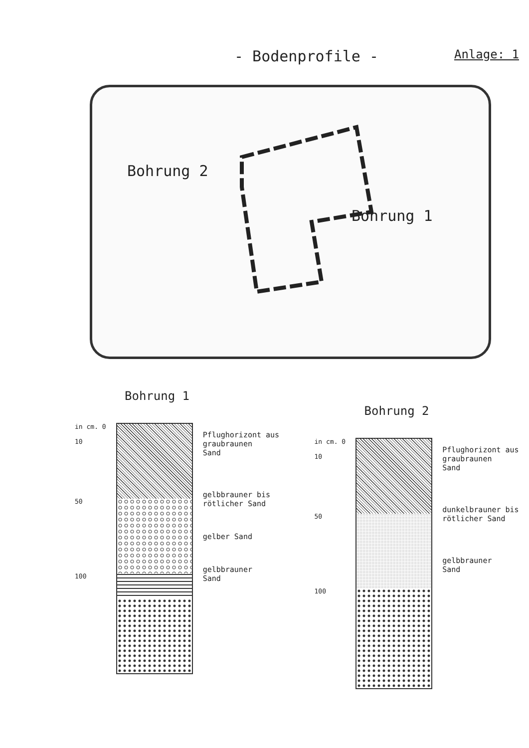- Bodenprofile -
Anlage: 1
Bohrung 2
Bohrung 1
Bohrung 1
in cm. 0
10
50
100
Pflughorizont aus
graubraunen
Sand
gelbbrauner bis
rötlicher Sand
gelber Sand
gelbbrauner
Sand
Bohrung 2
in cm. 0
10
50
100
Pflughorizont aus
graubraunen
Sand
dunkelbrauner bis
rötlicher Sand
gelbbrauner
Sand